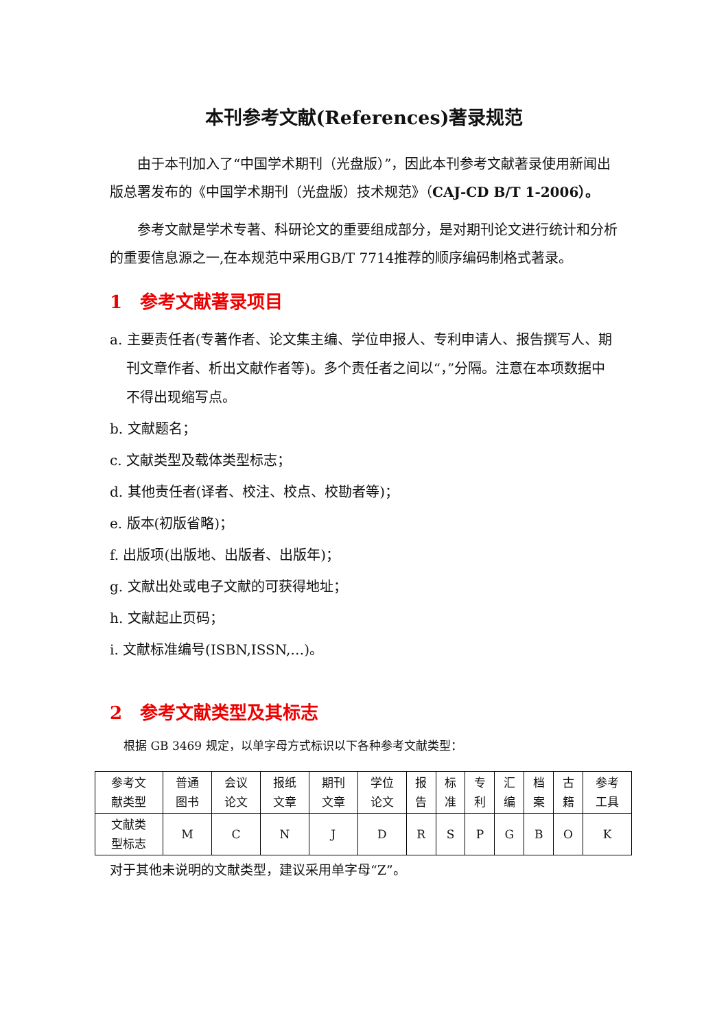本刊参考文献(References)著录规范
由于本刊加入了“中国学术期刊（光盘版）”，因此本刊参考文献著录使用新闻出版总署发布的《中国学术期刊（光盘版）技术规范》（CAJ-CD B/T 1-2006）。
参考文献是学术专著、科研论文的重要组成部分，是对期刊论文进行统计和分析的重要信息源之一,在本规范中采用GB/T 7714推荐的顺序编码制格式著录。
1　参考文献著录项目
a. 主要责任者(专著作者、论文集主编、学位申报人、专利申请人、报告撰写人、期刊文章作者、析出文献作者等)。多个责任者之间以“，”分隔。注意在本项数据中不得出现缩写点。
b. 文献题名；
c. 文献类型及载体类型标志；
d. 其他责任者(译者、校注、校点、校勘者等)；
e. 版本(初版省略)；
f. 出版项(出版地、出版者、出版年)；
g. 文献出处或电子文献的可获得地址；
h. 文献起止页码；
i. 文献标准编号(ISBN,ISSN,…)。
2　参考文献类型及其标志
根据 GB 3469 规定，以单字母方式标识以下各种参考文献类型：
| 参考文 献类型 | 普通 图书 | 会议 论文 | 报纸 文章 | 期刊 文章 | 学位 论文 | 报 告 | 标 准 | 专 利 | 汇 编 | 档 案 | 古 籍 | 参考 工具 |
| 文献类 型标志 | M | C | N | J | D | R | S | P | G | B | O | K |
对于其他未说明的文献类型，建议采用单字母“Z”。